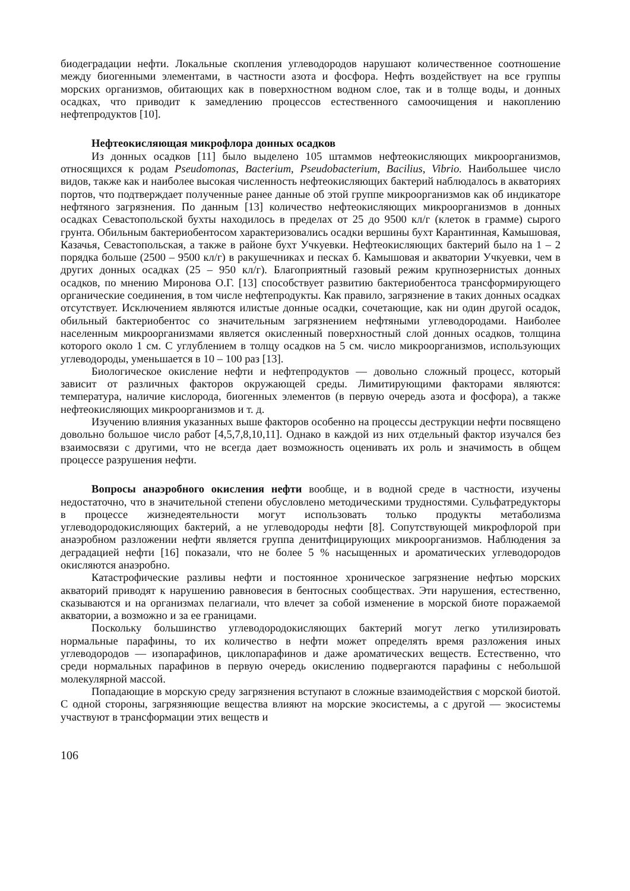биодеградации нефти. Локальные скопления углеводородов нарушают количественное соотношение между биогенными элементами, в частности азота и фосфора. Нефть воздействует на все группы морских организмов, обитающих как в поверхностном водном слое, так и в толще воды, и донных осадках, что приводит к замедлению процессов естественного самоочищения и накоплению нефтепродуктов [10].
Нефтеокисляющая микрофлора донных осадков
Из донных осадков [11] было выделено 105 штаммов нефтеокисляющих микроорганизмов, относящихся к родам Pseudomonas, Bacterium, Pseudobacterium, Bacilius, Vibrio. Наибольшее число видов, также как и наиболее высокая численность нефтеокисляющих бактерий наблюдалось в акваториях портов, что подтверждает полученные ранее данные об этой группе микроорганизмов как об индикаторе нефтяного загрязнения. По данным [13] количество нефтеокисляющих микроорганизмов в донных осадках Севастопольской бухты находилось в пределах от 25 до 9500 кл/г (клеток в грамме) сырого грунта. Обильным бактериобентосом характеризовались осадки вершины бухт Карантинная, Камышовая, Казачья, Севастопольская, а также в районе бухт Учкуевки. Нефтеокисляющих бактерий было на 1 – 2 порядка больше (2500 – 9500 кл/г) в ракушечниках и песках б. Камышовая и акватории Учкуевки, чем в других донных осадках (25 – 950 кл/г). Благоприятный газовый режим крупнозернистых донных осадков, по мнению Миронова О.Г. [13] способствует развитию бактериобентоса трансформирующего органические соединения, в том числе нефтепродукты. Как правило, загрязнение в таких донных осадках отсутствует. Исключением являются илистые донные осадки, сочетающие, как ни один другой осадок, обильный бактериобентос со значительным загрязнением нефтяными углеводородами. Наиболее населенным микроорганизмами является окисленный поверхностный слой донных осадков, толщина которого около 1 см. С углублением в толщу осадков на 5 см. число микроорганизмов, использующих углеводороды, уменьшается в 10 – 100 раз [13].
Биологическое окисление нефти и нефтепродуктов — довольно сложный процесс, который зависит от различных факторов окружающей среды. Лимитирующими факторами являются: температура, наличие кислорода, биогенных элементов (в первую очередь азота и фосфора), а также нефтеокисляющих микроорганизмов и т. д.
Изучению влияния указанных выше факторов особенно на процессы деструкции нефти посвящено довольно большое число работ [4,5,7,8,10,11]. Однако в каждой из них отдельный фактор изучался без взаимосвязи с другими, что не всегда дает возможность оценивать их роль и значимость в общем процессе разрушения нефти.
Вопросы анаэробного окисления нефти вообще, и в водной среде в частности, изучены недостаточно, что в значительной степени обусловлено методическими трудностями. Сульфатредукторы в процессе жизнедеятельности могут использовать только продукты метаболизма углеводородокисляющих бактерий, а не углеводороды нефти [8]. Сопутствующей микрофлорой при анаэробном разложении нефти является группа денитфицирующих микроорганизмов. Наблюдения за деградацией нефти [16] показали, что не более 5 % насыщенных и ароматических углеводородов окисляются анаэробно.
Катастрофические разливы нефти и постоянное хроническое загрязнение нефтью морских акваторий приводят к нарушению равновесия в бентосных сообществах. Эти нарушения, естественно, сказываются и на организмах пелагиали, что влечет за собой изменение в морской биоте поражаемой акватории, а возможно и за ее границами.
Поскольку большинство углеводородокисляющих бактерий могут легко утилизировать нормальные парафины, то их количество в нефти может определять время разложения иных углеводородов — изопарафинов, циклопарафинов и даже ароматических веществ. Естественно, что среди нормальных парафинов в первую очередь окислению подвергаются парафины с небольшой молекулярной массой.
Попадающие в морскую среду загрязнения вступают в сложные взаимодействия с морской биотой. С одной стороны, загрязняющие вещества влияют на морские экосистемы, а с другой — экосистемы участвуют в трансформации этих веществ и
106